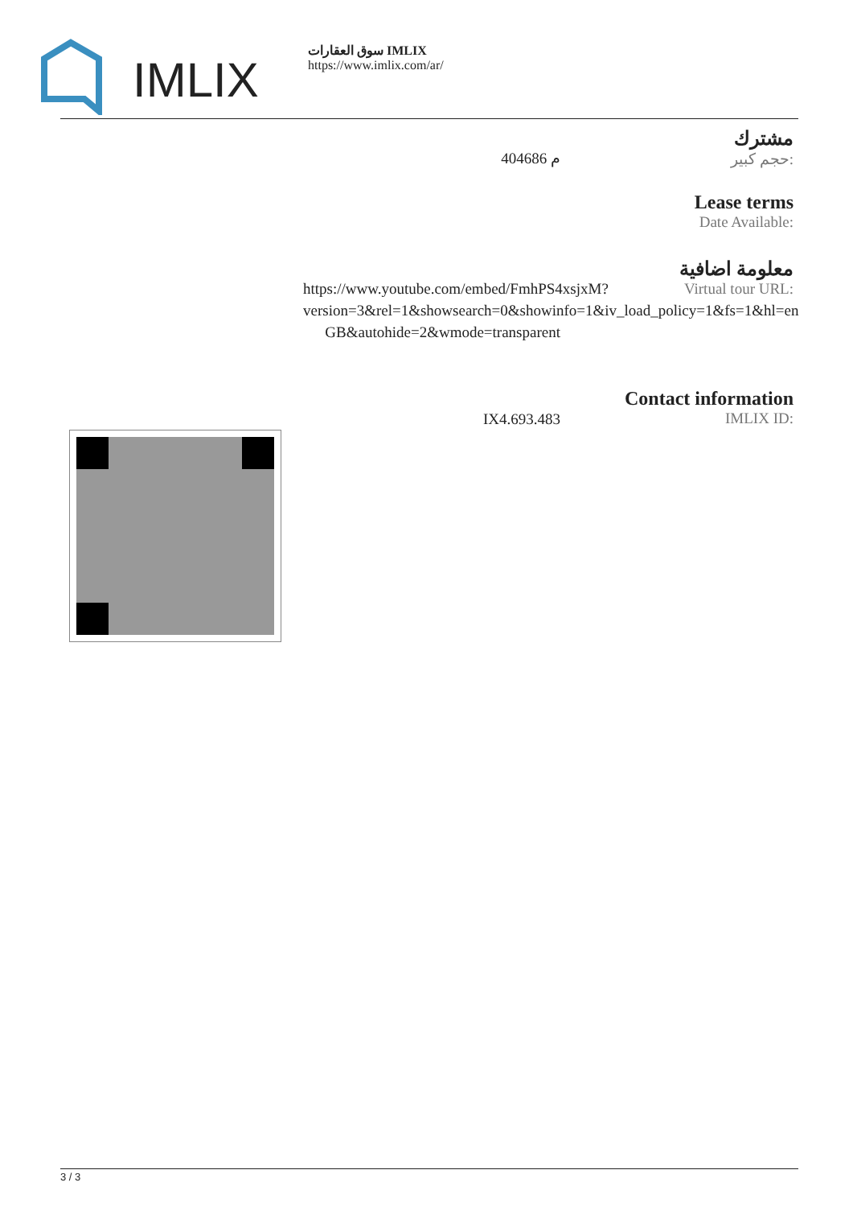IMLIX
سوق العقارات IMLIX
https://www.imlix.com/ar/
مشترك
حجم كبير:
404686 م
Lease terms
Date Available:
معلومة اضافية
Virtual tour URL:
https://www.youtube.com/embed/FmhPS4xsjxM?version=3&rel=1&showsearch=0&showinfo=1&iv_load_policy=1&fs=1&hl=en GB&autohide=2&wmode=transparent
Contact information
IMLIX ID:
IX4.693.483
3 / 3